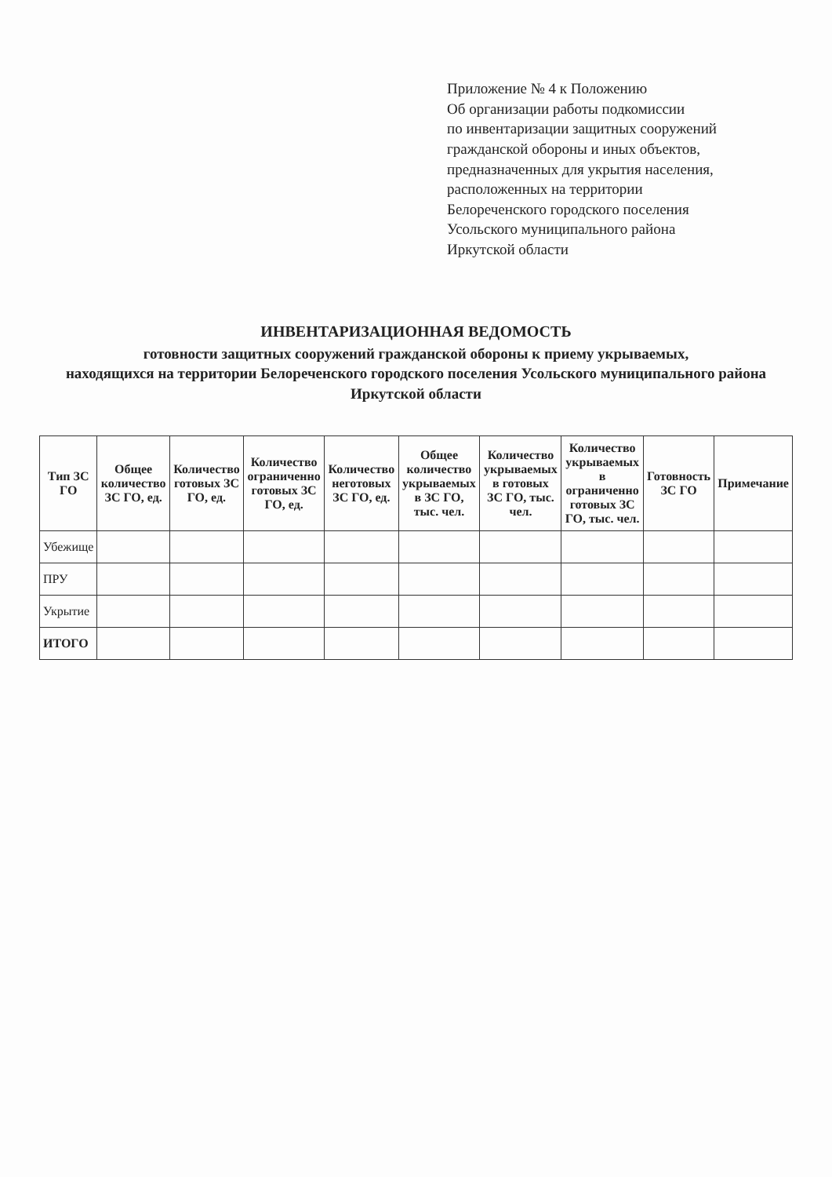Приложение № 4 к Положению
Об организации работы подкомиссии
по инвентаризации защитных сооружений
гражданской обороны и иных объектов,
предназначенных для укрытия населения,
расположенных на территории
Белореченского городского поселения
Усольского муниципального района
Иркутской области
ИНВЕНТАРИЗАЦИОННАЯ ВЕДОМОСТЬ
готовности защитных сооружений гражданской обороны к приему укрываемых,
находящихся на территории Белореченского городского поселения Усольского муниципального района
Иркутской области
| Тип ЗС ГО | Общее количество ЗС ГО, ед. | Количество готовых ЗС ГО, ед. | Количество ограниченно готовых ЗС ГО, ед. | Количество неготовых ЗС ГО, ед. | Общее количество укрываемых в ЗС ГО, тыс. чел. | Количество укрываемых в готовых ЗС ГО, тыс. чел. | Количество укрываемых в ограниченно готовых ЗС ГО, тыс. чел. | Готовность ЗС ГО | Примечание |
| --- | --- | --- | --- | --- | --- | --- | --- | --- | --- |
| Убежище | | | | | | | | | |
| ПРУ | | | | | | | | | |
| Укрытие | | | | | | | | | |
| ИТОГО | | | | | | | | | |